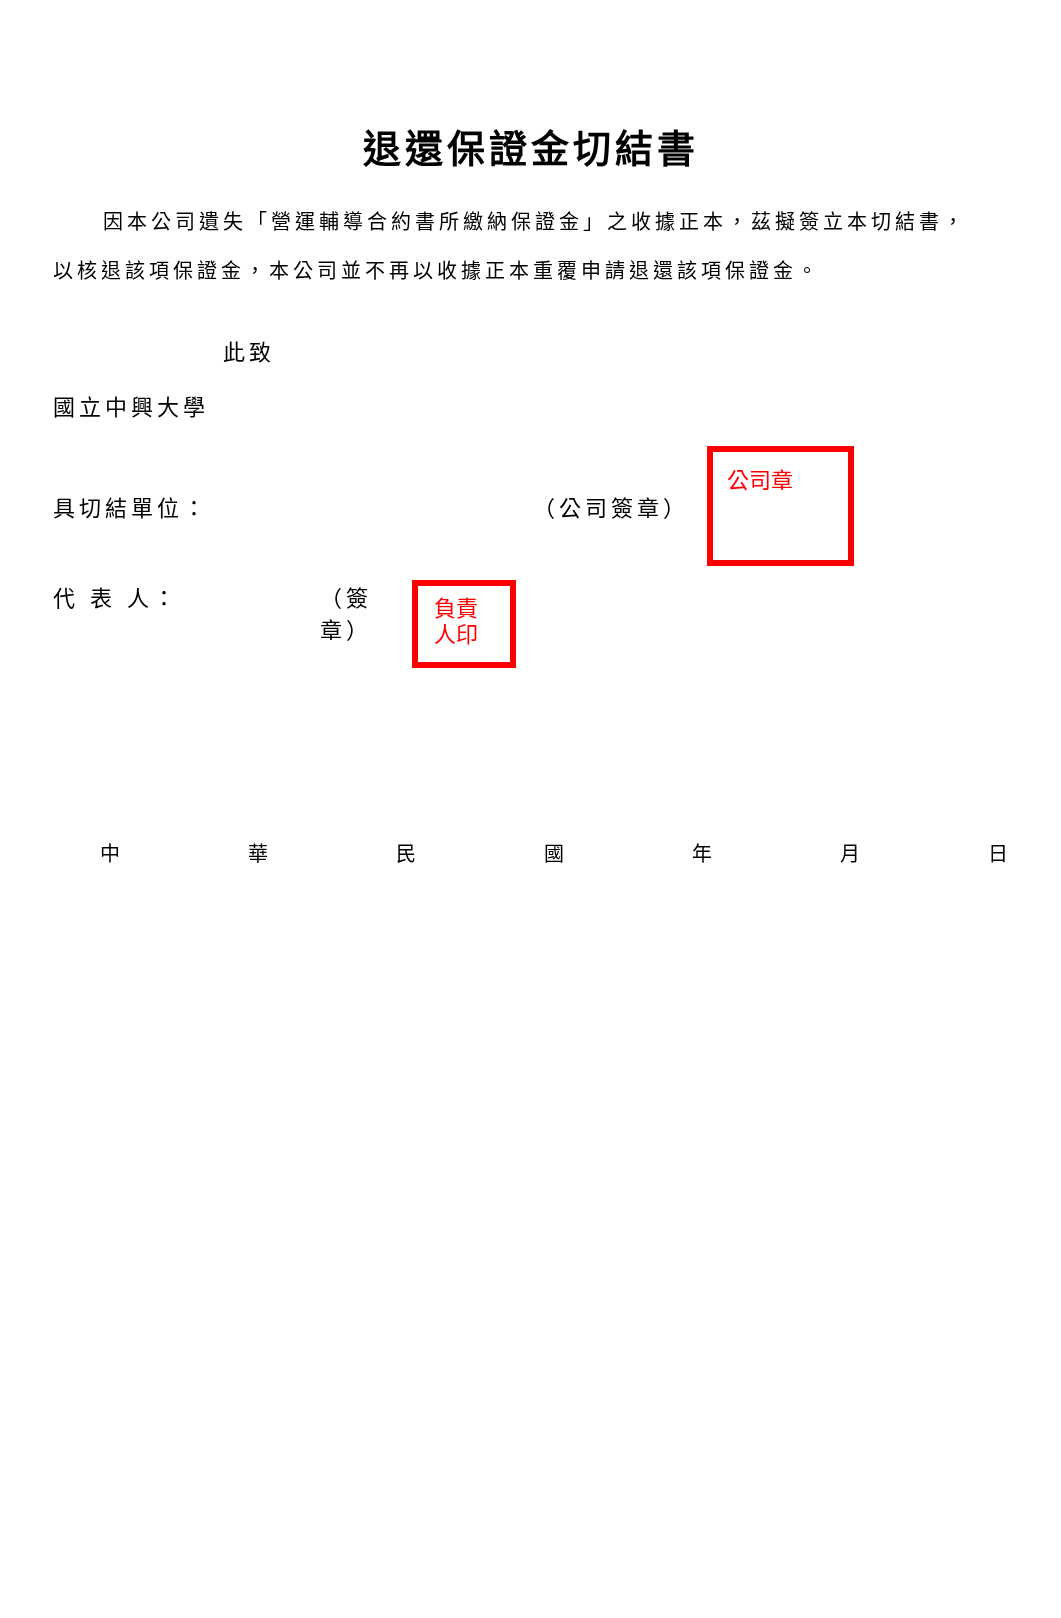退還保證金切結書
因本公司遺失「營運輔導合約書所繳納保證金」之收據正本，茲擬簽立本切結書，
以核退該項保證金，本公司並不再以收據正本重覆申請退還該項保證金。
此致
國立中興大學
具切結單位： （公司簽章）
公司章
代 表 人： （簽章）
負責
人印
中華民國年月日